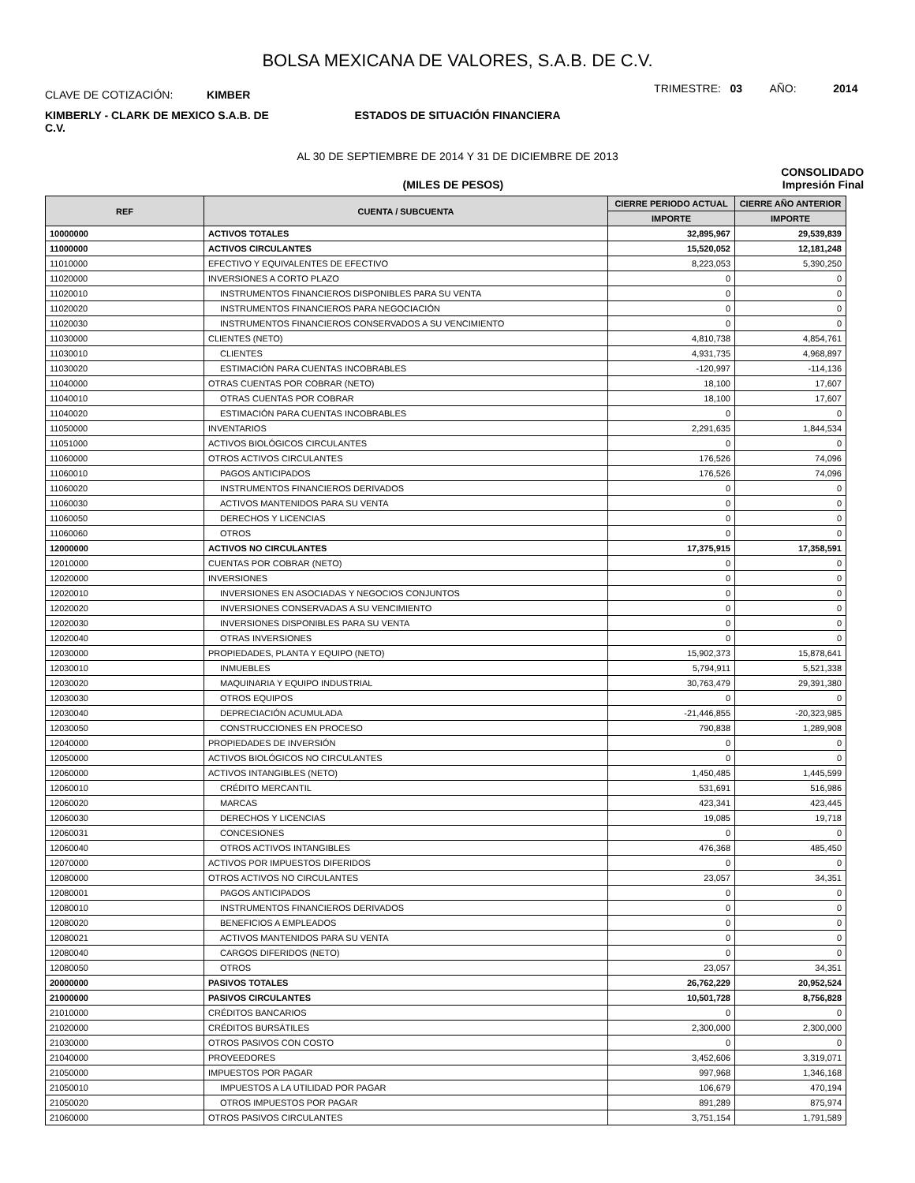BOLSA MEXICANA DE VALORES, S.A.B. DE C.V.
CLAVE DE COTIZACIÓN: KIMBER
TRIMESTRE: 03 AÑO: 2014
KIMBERLY - CLARK DE MEXICO S.A.B. DE C.V.
ESTADOS DE SITUACIÓN FINANCIERA
AL 30 DE SEPTIEMBRE DE 2014 Y 31 DE DICIEMBRE DE 2013
CONSOLIDADO
(MILES DE PESOS) Impresión Final
| REF | CUENTA / SUBCUENTA | CIERRE PERIODO ACTUAL | CIERRE AÑO ANTERIOR |
| --- | --- | --- | --- |
| | | IMPORTE | IMPORTE |
| 10000000 | ACTIVOS TOTALES | 32,895,967 | 29,539,839 |
| 11000000 | ACTIVOS CIRCULANTES | 15,520,052 | 12,181,248 |
| 11010000 | EFECTIVO Y EQUIVALENTES DE EFECTIVO | 8,223,053 | 5,390,250 |
| 11020000 | INVERSIONES A CORTO PLAZO | 0 | 0 |
| 11020010 | INSTRUMENTOS FINANCIEROS DISPONIBLES PARA SU VENTA | 0 | 0 |
| 11020020 | INSTRUMENTOS FINANCIEROS PARA NEGOCIACIÓN | 0 | 0 |
| 11020030 | INSTRUMENTOS FINANCIEROS CONSERVADOS A SU VENCIMIENTO | 0 | 0 |
| 11030000 | CLIENTES (NETO) | 4,810,738 | 4,854,761 |
| 11030010 | CLIENTES | 4,931,735 | 4,968,897 |
| 11030020 | ESTIMACIÓN PARA CUENTAS INCOBRABLES | -120,997 | -114,136 |
| 11040000 | OTRAS CUENTAS POR COBRAR (NETO) | 18,100 | 17,607 |
| 11040010 | OTRAS CUENTAS POR COBRAR | 18,100 | 17,607 |
| 11040020 | ESTIMACIÓN PARA CUENTAS INCOBRABLES | 0 | 0 |
| 11050000 | INVENTARIOS | 2,291,635 | 1,844,534 |
| 11051000 | ACTIVOS BIOLÓGICOS CIRCULANTES | 0 | 0 |
| 11060000 | OTROS ACTIVOS CIRCULANTES | 176,526 | 74,096 |
| 11060010 | PAGOS ANTICIPADOS | 176,526 | 74,096 |
| 11060020 | INSTRUMENTOS FINANCIEROS DERIVADOS | 0 | 0 |
| 11060030 | ACTIVOS MANTENIDOS PARA SU VENTA | 0 | 0 |
| 11060050 | DERECHOS Y LICENCIAS | 0 | 0 |
| 11060060 | OTROS | 0 | 0 |
| 12000000 | ACTIVOS NO CIRCULANTES | 17,375,915 | 17,358,591 |
| 12010000 | CUENTAS POR COBRAR (NETO) | 0 | 0 |
| 12020000 | INVERSIONES | 0 | 0 |
| 12020010 | INVERSIONES EN ASOCIADAS Y NEGOCIOS CONJUNTOS | 0 | 0 |
| 12020020 | INVERSIONES CONSERVADAS A SU VENCIMIENTO | 0 | 0 |
| 12020030 | INVERSIONES DISPONIBLES PARA SU VENTA | 0 | 0 |
| 12020040 | OTRAS INVERSIONES | 0 | 0 |
| 12030000 | PROPIEDADES, PLANTA Y EQUIPO (NETO) | 15,902,373 | 15,878,641 |
| 12030010 | INMUEBLES | 5,794,911 | 5,521,338 |
| 12030020 | MAQUINARIA Y EQUIPO INDUSTRIAL | 30,763,479 | 29,391,380 |
| 12030030 | OTROS EQUIPOS | 0 | 0 |
| 12030040 | DEPRECIACIÓN ACUMULADA | -21,446,855 | -20,323,985 |
| 12030050 | CONSTRUCCIONES EN PROCESO | 790,838 | 1,289,908 |
| 12040000 | PROPIEDADES DE INVERSIÓN | 0 | 0 |
| 12050000 | ACTIVOS BIOLÓGICOS NO CIRCULANTES | 0 | 0 |
| 12060000 | ACTIVOS INTANGIBLES (NETO) | 1,450,485 | 1,445,599 |
| 12060010 | CRÉDITO MERCANTIL | 531,691 | 516,986 |
| 12060020 | MARCAS | 423,341 | 423,445 |
| 12060030 | DERECHOS Y LICENCIAS | 19,085 | 19,718 |
| 12060031 | CONCESIONES | 0 | 0 |
| 12060040 | OTROS ACTIVOS INTANGIBLES | 476,368 | 485,450 |
| 12070000 | ACTIVOS POR IMPUESTOS DIFERIDOS | 0 | 0 |
| 12080000 | OTROS ACTIVOS NO CIRCULANTES | 23,057 | 34,351 |
| 12080001 | PAGOS ANTICIPADOS | 0 | 0 |
| 12080010 | INSTRUMENTOS FINANCIEROS DERIVADOS | 0 | 0 |
| 12080020 | BENEFICIOS A EMPLEADOS | 0 | 0 |
| 12080021 | ACTIVOS MANTENIDOS PARA SU VENTA | 0 | 0 |
| 12080040 | CARGOS DIFERIDOS (NETO) | 0 | 0 |
| 12080050 | OTROS | 23,057 | 34,351 |
| 20000000 | PASIVOS TOTALES | 26,762,229 | 20,952,524 |
| 21000000 | PASIVOS CIRCULANTES | 10,501,728 | 8,756,828 |
| 21010000 | CRÉDITOS BANCARIOS | 0 | 0 |
| 21020000 | CRÉDITOS BURSÁTILES | 2,300,000 | 2,300,000 |
| 21030000 | OTROS PASIVOS CON COSTO | 0 | 0 |
| 21040000 | PROVEEDORES | 3,452,606 | 3,319,071 |
| 21050000 | IMPUESTOS POR PAGAR | 997,968 | 1,346,168 |
| 21050010 | IMPUESTOS A LA UTILIDAD POR PAGAR | 106,679 | 470,194 |
| 21050020 | OTROS IMPUESTOS POR PAGAR | 891,289 | 875,974 |
| 21060000 | OTROS PASIVOS CIRCULANTES | 3,751,154 | 1,791,589 |